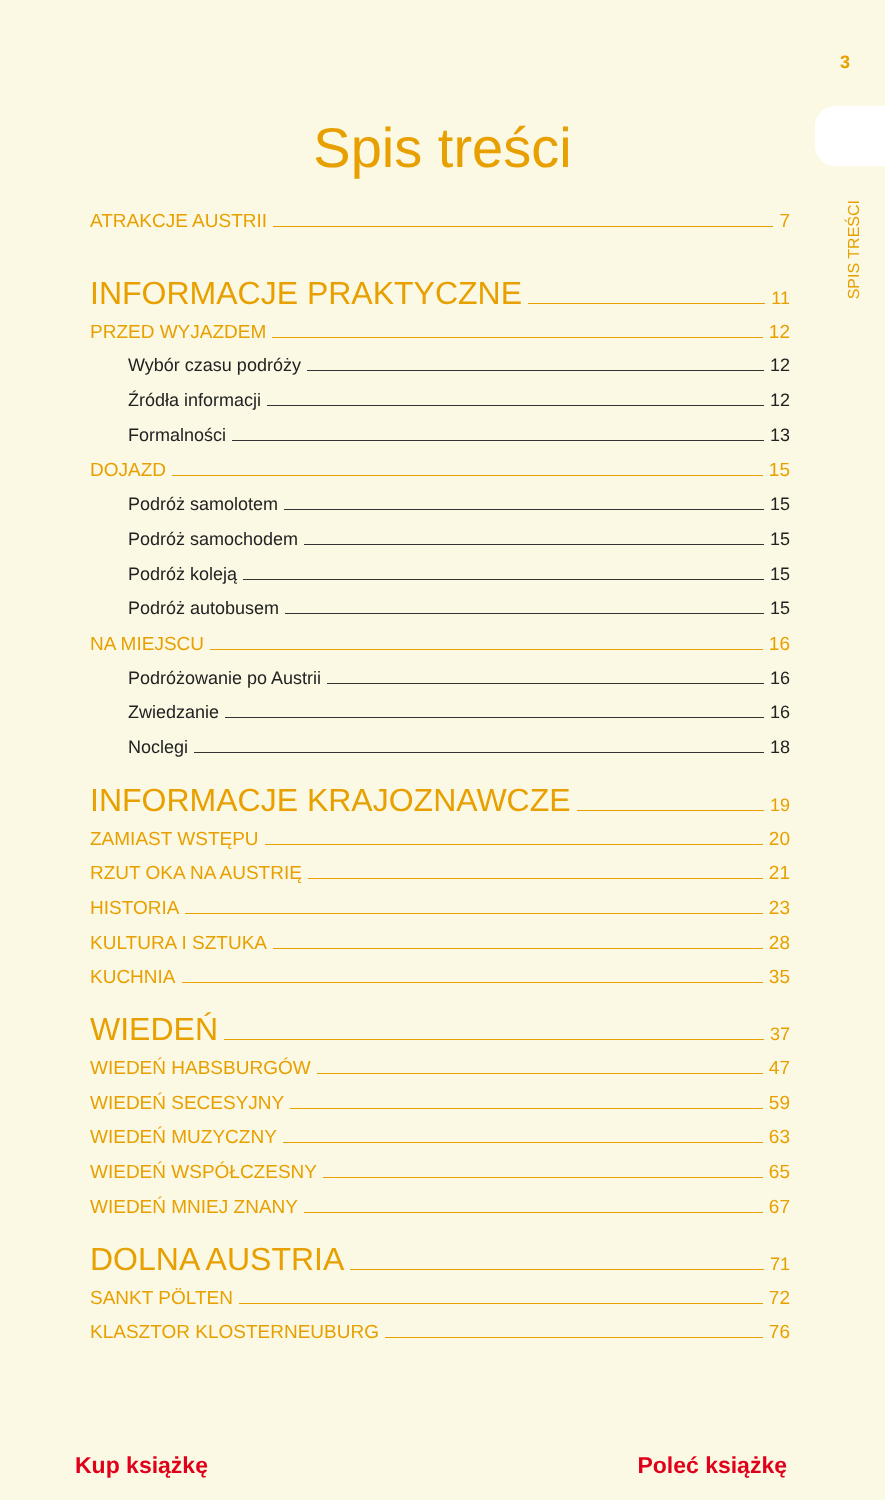3
SPIS TREŚCI
Spis treści
ATRAKCJE AUSTRII 7
INFORMACJE PRAKTYCZNE 11
PRZED WYJAZDEM 12
Wybór czasu podróży 12
Źródła informacji 12
Formalności 13
DOJAZD 15
Podróż samolotem 15
Podróż samochodem 15
Podróż koleją 15
Podróż autobusem 15
NA MIEJSCU 16
Podróżowanie po Austrii 16
Zwiedzanie 16
Noclegi 18
INFORMACJE KRAJOZNAWCZE 19
ZAMIAST WSTĘPU 20
RZUT OKA NA AUSTRIĘ 21
HISTORIA 23
KULTURA I SZTUKA 28
KUCHNIA 35
WIEDEŃ 37
WIEDEŃ HABSBURGÓW 47
WIEDEŃ SECESYJNY 59
WIEDEŃ MUZYCZNY 63
WIEDEŃ WSPÓŁCZESNY 65
WIEDEŃ MNIEJ ZNANY 67
DOLNA AUSTRIA 71
SANKT PÖLTEN 72
KLASZTOR KLOSTERNEUBURG 76
Kup książkę Poleć książkę